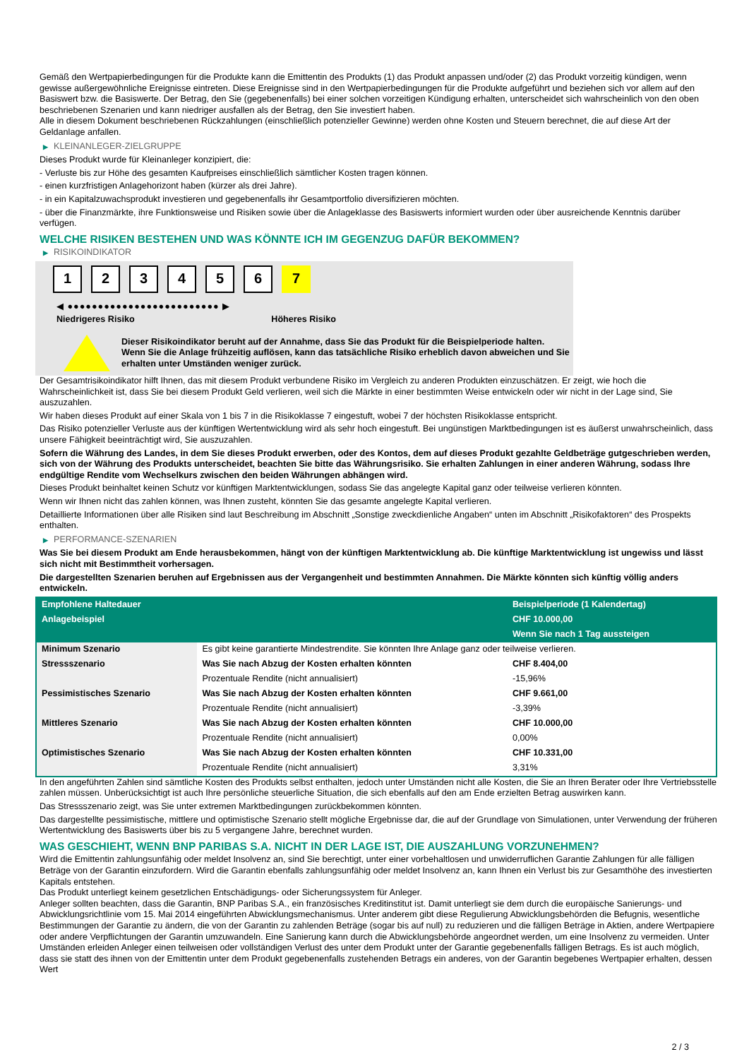Gemäß den Wertpapierbedingungen für die Produkte kann die Emittentin des Produkts (1) das Produkt anpassen und/oder (2) das Produkt vorzeitig kündigen, wenn gewisse außergewöhnliche Ereignisse eintreten. Diese Ereignisse sind in den Wertpapierbedingungen für die Produkte aufgeführt und beziehen sich vor allem auf den Basiswert bzw. die Basiswerte. Der Betrag, den Sie (gegebenenfalls) bei einer solchen vorzeitigen Kündigung erhalten, unterscheidet sich wahrscheinlich von den oben beschriebenen Szenarien und kann niedriger ausfallen als der Betrag, den Sie investiert haben.
Alle in diesem Dokument beschriebenen Rückzahlungen (einschließlich potenzieller Gewinne) werden ohne Kosten und Steuern berechnet, die auf diese Art der Geldanlage anfallen.
▶ KLEINANLEGER-ZIELGRUPPE
Dieses Produkt wurde für Kleinanleger konzipiert, die:
- Verluste bis zur Höhe des gesamten Kaufpreises einschließlich sämtlicher Kosten tragen können.
- einen kurzfristigen Anlagehorizont haben (kürzer als drei Jahre).
- in ein Kapitalzuwachsprodukt investieren und gegebenenfalls ihr Gesamtportfolio diversifizieren möchten.
- über die Finanzmärkte, ihre Funktionsweise und Risiken sowie über die Anlageklasse des Basiswerts informiert wurden oder über ausreichende Kenntnis darüber verfügen.
WELCHE RISIKEN BESTEHEN UND WAS KÖNNTE ICH IM GEGENZUG DAFÜR BEKOMMEN?
▶ RISIKOINDIKATOR
1 2 3 4 5 6 7
◀ ●●●●●●●●●●●●●●●●●●●●●●●●● ▶
Niedrigeres Risiko Höheres Risiko
Dieser Risikoindikator beruht auf der Annahme, dass Sie das Produkt für die Beispielperiode halten.
Wenn Sie die Anlage frühzeitig auflösen, kann das tatsächliche Risiko erheblich davon abweichen und Sie erhalten unter Umständen weniger zurück.
Der Gesamtrisikoindikator hilft Ihnen, das mit diesem Produkt verbundene Risiko im Vergleich zu anderen Produkten einzuschätzen. Er zeigt, wie hoch die Wahrscheinlichkeit ist, dass Sie bei diesem Produkt Geld verlieren, weil sich die Märkte in einer bestimmten Weise entwickeln oder wir nicht in der Lage sind, Sie auszuzahlen.
Wir haben dieses Produkt auf einer Skala von 1 bis 7 in die Risikoklasse 7 eingestuft, wobei 7 der höchsten Risikoklasse entspricht.
Das Risiko potenzieller Verluste aus der künftigen Wertentwicklung wird als sehr hoch eingestuft. Bei ungünstigen Marktbedingungen ist es äußerst unwahrscheinlich, dass unsere Fähigkeit beeinträchtigt wird, Sie auszuzahlen.
Sofern die Währung des Landes, in dem Sie dieses Produkt erwerben, oder des Kontos, dem auf dieses Produkt gezahlte Geldbeträge gutgeschrieben werden, sich von der Währung des Produkts unterscheidet, beachten Sie bitte das Währungsrisiko. Sie erhalten Zahlungen in einer anderen Währung, sodass Ihre endgültige Rendite vom Wechselkurs zwischen den beiden Währungen abhängen wird.
Dieses Produkt beinhaltet keinen Schutz vor künftigen Marktentwicklungen, sodass Sie das angelegte Kapital ganz oder teilweise verlieren könnten.
Wenn wir Ihnen nicht das zahlen können, was Ihnen zusteht, könnten Sie das gesamte angelegte Kapital verlieren.
Detaillierte Informationen über alle Risiken sind laut Beschreibung im Abschnitt „Sonstige zweckdienliche Angaben“ unten im Abschnitt „Risikofaktoren“ des Prospekts enthalten.
▶ PERFORMANCE-SZENARIEN
Was Sie bei diesem Produkt am Ende herausbekommen, hängt von der künftigen Marktentwicklung ab. Die künftige Marktentwicklung ist ungewiss und lässt sich nicht mit Bestimmtheit vorhersagen.
Die dargestellten Szenarien beruhen auf Ergebnissen aus der Vergangenheit und bestimmten Annahmen. Die Märkte könnten sich künftig völlig anders entwickeln.
| Empfohlene Haltedauer | | Beispielperiode (1 Kalendertag) |
| --- | --- | --- |
| Anlagebeispiel | | CHF 10.000,00 |
| | | Wenn Sie nach 1 Tag aussteigen |
| Minimum Szenario | Es gibt keine garantierte Mindestrendite. Sie könnten Ihre Anlage ganz oder teilweise verlieren. | |
| Stressszenario | Was Sie nach Abzug der Kosten erhalten könnten | CHF 8.404,00 |
| | Prozentuale Rendite (nicht annualisiert) | -15,96% |
| Pessimistisches Szenario | Was Sie nach Abzug der Kosten erhalten könnten | CHF 9.661,00 |
| | Prozentuale Rendite (nicht annualisiert) | -3,39% |
| Mittleres Szenario | Was Sie nach Abzug der Kosten erhalten könnten | CHF 10.000,00 |
| | Prozentuale Rendite (nicht annualisiert) | 0,00% |
| Optimistisches Szenario | Was Sie nach Abzug der Kosten erhalten könnten | CHF 10.331,00 |
| | Prozentuale Rendite (nicht annualisiert) | 3,31% |
In den angeführten Zahlen sind sämtliche Kosten des Produkts selbst enthalten, jedoch unter Umständen nicht alle Kosten, die Sie an Ihren Berater oder Ihre Vertriebsstelle zahlen müssen. Unberücksichtigt ist auch Ihre persönliche steuerliche Situation, die sich ebenfalls auf den am Ende erzielten Betrag auswirken kann.
Das Stressszenario zeigt, was Sie unter extremen Marktbedingungen zurückbekommen könnten.
Das dargestellte pessimistische, mittlere und optimistische Szenario stellt mögliche Ergebnisse dar, die auf der Grundlage von Simulationen, unter Verwendung der früheren Wertentwicklung des Basiswerts über bis zu 5 vergangene Jahre, berechnet wurden.
WAS GESCHIEHT, WENN BNP PARIBAS S.A. NICHT IN DER LAGE IST, DIE AUSZAHLUNG VORZUNEHMEN?
Wird die Emittentin zahlungsunfähig oder meldet Insolvenz an, sind Sie berechtigt, unter einer vorbehaltlosen und unwiderruflichen Garantie Zahlungen für alle fälligen Beträge von der Garantin einzufordern. Wird die Garantin ebenfalls zahlungsunfähig oder meldet Insolvenz an, kann Ihnen ein Verlust bis zur Gesamthöhe des investierten Kapitals entstehen.
Das Produkt unterliegt keinem gesetzlichen Entschädigungs- oder Sicherungssystem für Anleger.
Anleger sollten beachten, dass die Garantin, BNP Paribas S.A., ein französisches Kreditinstitut ist. Damit unterliegt sie dem durch die europäische Sanierungs- und Abwicklungsrichtlinie vom 15. Mai 2014 eingeführten Abwicklungsmechanismus. Unter anderem gibt diese Regulierung Abwicklungsbehörden die Befugnis, wesentliche Bestimmungen der Garantie zu ändern, die von der Garantin zu zahlenden Beträge (sogar bis auf null) zu reduzieren und die fälligen Beträge in Aktien, andere Wertpapiere oder andere Verpflichtungen der Garantin umzuwandeln. Eine Sanierung kann durch die Abwicklungsbehörde angeordnet werden, um eine Insolvenz zu vermeiden. Unter Umständen erleiden Anleger einen teilweisen oder vollständigen Verlust des unter dem Produkt unter der Garantie gegebenenfalls fälligen Betrags. Es ist auch möglich, dass sie statt des ihnen von der Emittentin unter dem Produkt gegebenenfalls zustehenden Betrags ein anderes, von der Garantin begebenes Wertpapier erhalten, dessen Wert
2 / 3